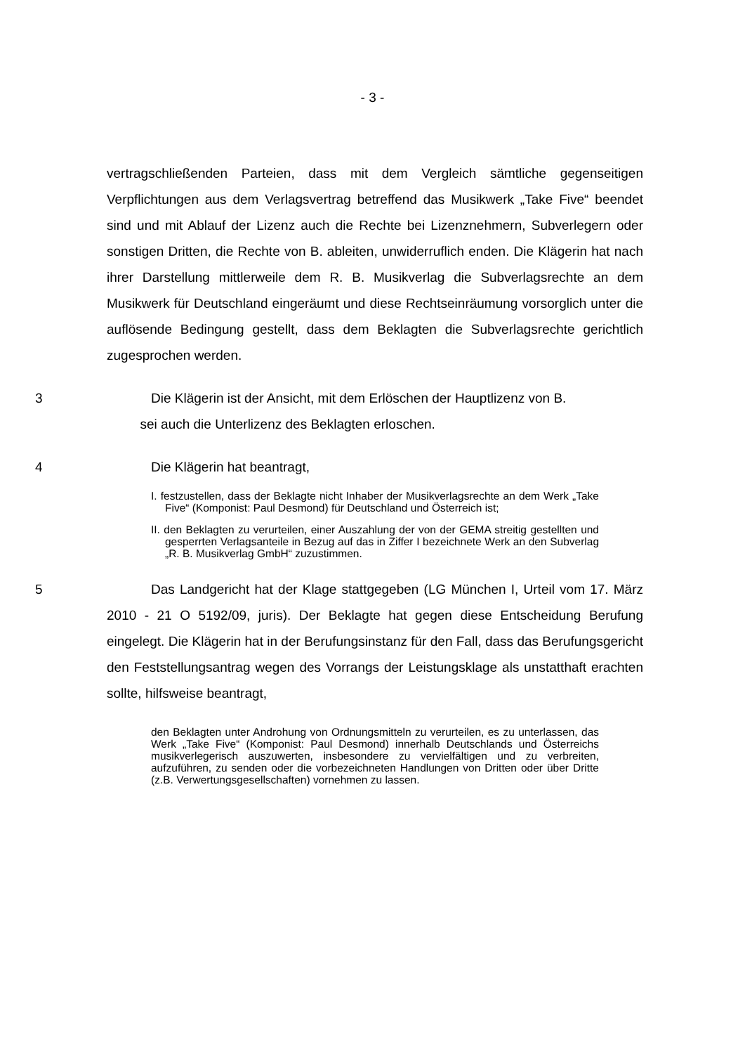- 3 -
vertragschließenden Parteien, dass mit dem Vergleich sämtliche gegenseitigen Verpflichtungen aus dem Verlagsvertrag betreffend das Musikwerk „Take Five“ beendet sind und mit Ablauf der Lizenz auch die Rechte bei Lizenznehmern, Subverlegern oder sonstigen Dritten, die Rechte von B. ableiten, unwiderruflich enden. Die Klägerin hat nach ihrer Darstellung mittlerweile dem R. B. Musikverlag die Subverlagsrechte an dem Musikwerk für Deutschland eingeräumt und diese Rechtseinräumung vorsorglich unter die auflösende Bedingung gestellt, dass dem Beklagten die Subverlagsrechte gerichtlich zugesprochen werden.
3 Die Klägerin ist der Ansicht, mit dem Erlöschen der Hauptlizenz von B.
sei auch die Unterlizenz des Beklagten erloschen.
4 Die Klägerin hat beantragt,
I. festzustellen, dass der Beklagte nicht Inhaber der Musikverlagsrechte an dem Werk „Take Five“ (Komponist: Paul Desmond) für Deutschland und Österreich ist;
II. den Beklagten zu verurteilen, einer Auszahlung der von der GEMA streitig gestellten und gesperrten Verlagsanteile in Bezug auf das in Ziffer I bezeichnete Werk an den Subverlag „R. B. Musikverlag GmbH“ zuzustimmen.
5 Das Landgericht hat der Klage stattgegeben (LG München I, Urteil vom 17. März 2010 - 21 O 5192/09, juris). Der Beklagte hat gegen diese Entscheidung Berufung eingelegt. Die Klägerin hat in der Berufungsinstanz für den Fall, dass das Berufungsgericht den Feststellungsantrag wegen des Vorrangs der Leistungsklage als unstatthaft erachten sollte, hilfsweise beantragt,
den Beklagten unter Androhung von Ordnungsmitteln zu verurteilen, es zu unterlassen, das Werk „Take Five“ (Komponist: Paul Desmond) innerhalb Deutschlands und Österreichs musikverlegerisch auszuwerten, insbesondere zu vervielfältigen und zu verbreiten, aufzuführen, zu senden oder die vorbezeichneten Handlungen von Dritten oder über Dritte (z.B. Verwertungsgesellschaften) vornehmen zu lassen.